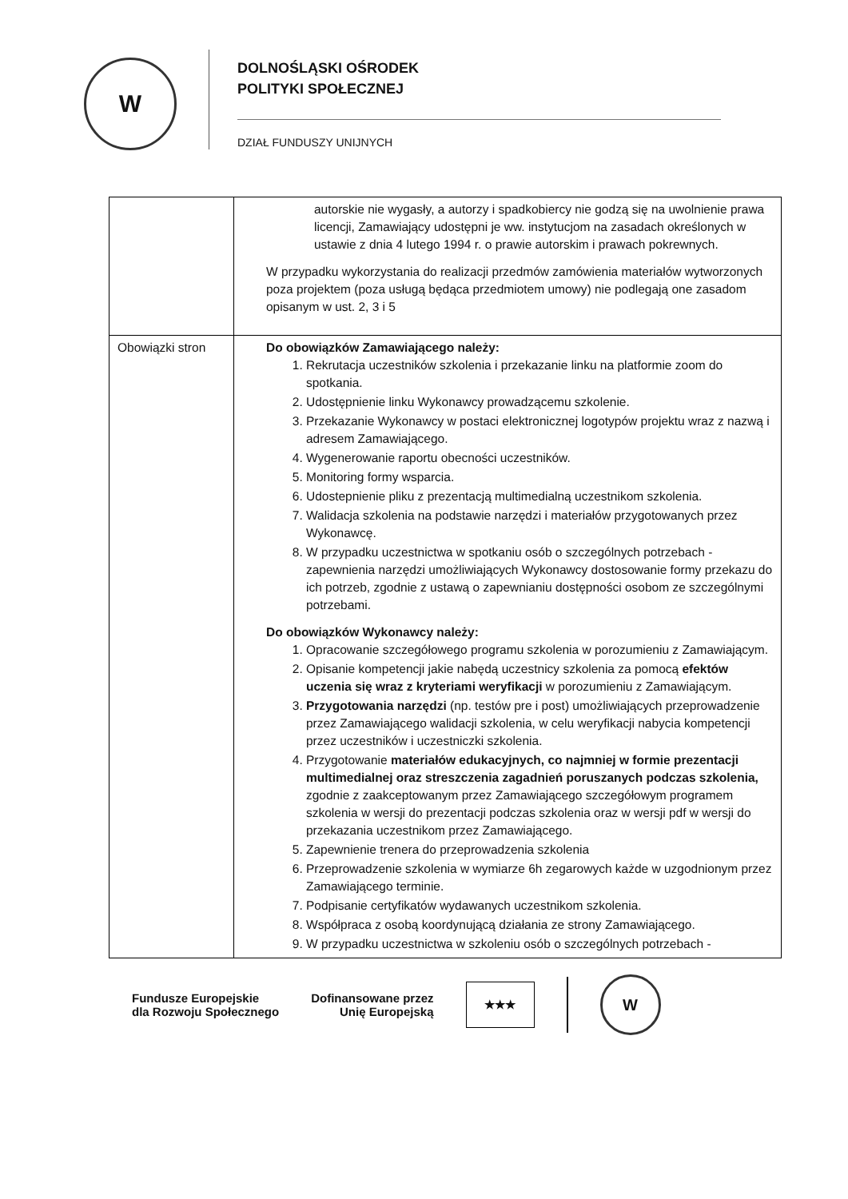W
DOLNOŚLĄSKI OŚRODEK
POLITYKI SPOŁECZNEJ
DZIAŁ FUNDUSZY UNIJNYCH
| | autorskie nie wygasły, a autorzy i spadkobiercy nie godzą się na uwolnienie prawa licencji, Zamawiający udostępni je ww. instytucjom na zasadach określonych w ustawie z dnia 4 lutego 1994 r. o prawie autorskim i prawach pokrewnych. W przypadku wykorzystania do realizacji przedmów zamówienia materiałów wytworzonych poza projektem (poza usługą będąca przedmiotem umowy) nie podlegają one zasadom opisanym w ust. 2, 3 i 5 |
| Obowiązki stron | Do obowiązków Zamawiającego należy: 1. Rekrutacja uczestników szkolenia i przekazanie linku na platformie zoom do spotkania. 2. Udostępnienie linku Wykonawcy prowadzącemu szkolenie. 3. Przekazanie Wykonawcy w postaci elektronicznej logotypów projektu wraz z nazwą i adresem Zamawiającego. 4. Wygenerowanie raportu obecności uczestników. 5. Monitoring formy wsparcia. 6. Udostepnienie pliku z prezentacją multimedialną uczestnikom szkolenia. 7. Walidacja szkolenia na podstawie narzędzi i materiałów przygotowanych przez Wykonawcę. 8. W przypadku uczestnictwa w spotkaniu osób o szczególnych potrzebach - zapewnienia narzędzi umożliwiających Wykonawcy dostosowanie formy przekazu do ich potrzeb, zgodnie z ustawą o zapewnianiu dostępności osobom ze szczególnymi potrzebami. Do obowiązków Wykonawcy należy: 1. Opracowanie szczegółowego programu szkolenia w porozumieniu z Zamawiającym. 2. Opisanie kompetencji jakie nabędą uczestnicy szkolenia za pomocą efektów uczenia się wraz z kryteriami weryfikacji w porozumieniu z Zamawiającym. 3. Przygotowania narzędzi (np. testów pre i post) umożliwiających przeprowadzenie przez Zamawiającego walidacji szkolenia, w celu weryfikacji nabycia kompetencji przez uczestników i uczestniczki szkolenia. 4. Przygotowanie materiałów edukacyjnych, co najmniej w formie prezentacji multimedialnej oraz streszczenia zagadnień poruszanych podczas szkolenia, zgodnie z zaakceptowanym przez Zamawiającego szczegółowym programem szkolenia w wersji do prezentacji podczas szkolenia oraz w wersji pdf w wersji do przekazania uczestnikom przez Zamawiającego. 5. Zapewnienie trenera do przeprowadzenia szkolenia 6. Przeprowadzenie szkolenia w wymiarze 6h zegarowych każde w uzgodnionym przez Zamawiającego terminie. 7. Podpisanie certyfikatów wydawanych uczestnikom szkolenia. 8. Współpraca z osobą koordynującą działania ze strony Zamawiającego. 9. W przypadku uczestnictwa w szkoleniu osób o szczególnych potrzebach - |
Fundusze Europejskie
dla Rozwoju Społecznego
Dofinansowane przez
Unię Europejską
★★★
W